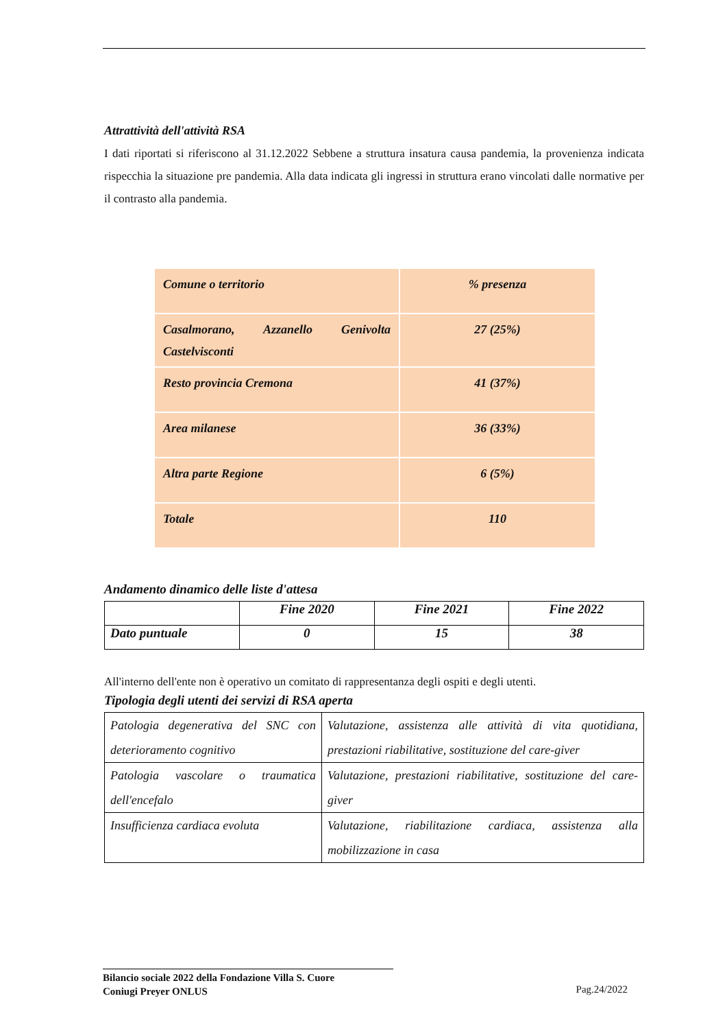Attrattività dell'attività RSA
I dati riportati si riferiscono al 31.12.2022 Sebbene a struttura insatura causa pandemia, la provenienza indicata rispecchia la situazione pre pandemia. Alla data indicata gli ingressi in struttura erano vincolati dalle normative per il contrasto alla pandemia.
| Comune o territorio | % presenza |
| Casalmorano, Azzanello Genivolta Castelvisconti | 27 (25%) |
| Resto provincia Cremona | 41 (37%) |
| Area milanese | 36 (33%) |
| Altra parte Regione | 6 (5%) |
| Totale | 110 |
Andamento dinamico delle liste d'attesa
| | Fine 2020 | Fine 2021 | Fine 2022 |
| Dato puntuale | 0 | 15 | 38 |
All'interno dell'ente non è operativo un comitato di rappresentanza degli ospiti e degli utenti.
Tipologia degli utenti dei servizi di RSA aperta
| Patologia degenerativa del SNC con deterioramento cognitivo | Valutazione, assistenza alle attività di vita quotidiana, prestazioni riabilitative, sostituzione del care-giver |
| Patologia vascolare o traumatica dell'encefalo | Valutazione, prestazioni riabilitative, sostituzione del care-giver |
| Insufficienza cardiaca evoluta | Valutazione, riabilitazione cardiaca, assistenza alla mobilizzazione in casa |
Bilancio sociale 2022 della Fondazione Villa S. Cuore
Coniugi Preyer ONLUS
Pag.24/2022